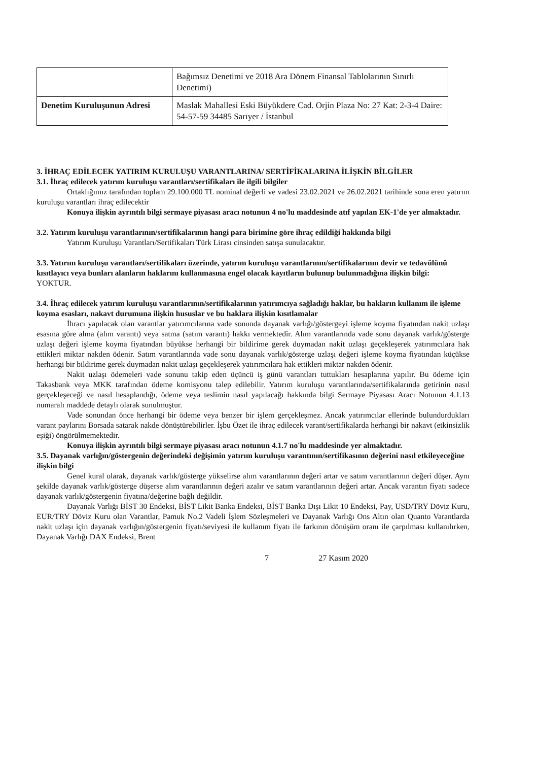| | Bağımsız Denetimi ve 2018 Ara Dönem Finansal Tablolarının Sınırlı Denetimi) |
| Denetim Kuruluşunun Adresi | Maslak Mahallesi Eski Büyükdere Cad. Orjin Plaza No: 27 Kat: 2-3-4 Daire: 54-57-59 34485 Sarıyer / İstanbul |
3. İHRAÇ EDİLECEK YATIRIM KURULUŞU VARANTLARINA/ SERTİFİKALARINA İLİŞKİN BİLGİLER
3.1. İhraç edilecek yatırım kuruluşu varantları/sertifikaları ile ilgili bilgiler
Ortaklığımız tarafından toplam 29.100.000 TL nominal değerli ve vadesi 23.02.2021 ve 26.02.2021 tarihinde sona eren yatırım kuruluşu varantları ihraç edilecektir
Konuya ilişkin ayrıntılı bilgi sermaye piyasası aracı notunun 4 no'lu maddesinde atıf yapılan EK-1'de yer almaktadır.
3.2. Yatırım kuruluşu varantlarının/sertifikalarının hangi para birimine göre ihraç edildiği hakkında bilgi
Yatırım Kuruluşu Varantları/Sertifikaları Türk Lirası cinsinden satışa sunulacaktır.
3.3. Yatırım kuruluşu varantları/sertifikaları üzerinde, yatırım kuruluşu varantlarının/sertifikalarının devir ve tedavülünü kısıtlayıcı veya bunları alanların haklarını kullanmasına engel olacak kayıtların bulunup bulunmadığına ilişkin bilgi:
YOKTUR.
3.4. İhraç edilecek yatırım kuruluşu varantlarının/sertifikalarının yatırımcıya sağladığı haklar, bu hakların kullanım ile işleme koyma esasları, nakavt durumuna ilişkin hususlar ve bu haklara ilişkin kısıtlamalar
İhracı yapılacak olan varantlar yatırımcılarına vade sonunda dayanak varlığı/göstergeyi işleme koyma fiyatından nakit uzlaşı esasına göre alma (alım varantı) veya satma (satım varantı) hakkı vermektedir. Alım varantlarında vade sonu dayanak varlık/gösterge uzlaşı değeri işleme koyma fiyatından büyükse herhangi bir bildirime gerek duymadan nakit uzlaşı geçekleşerek yatırımcılara hak ettikleri miktar nakden ödenir. Satım varantlarında vade sonu dayanak varlık/gösterge uzlaşı değeri işleme koyma fiyatından küçükse herhangi bir bildirime gerek duymadan nakit uzlaşı geçekleşerek yatırımcılara hak ettikleri miktar nakden ödenir.
Nakit uzlaşı ödemeleri vade sonunu takip eden üçüncü iş günü varantları tuttukları hesaplarına yapılır. Bu ödeme için Takasbank veya MKK tarafından ödeme komisyonu talep edilebilir. Yatırım kuruluşu varantlarında/sertifikalarında getirinin nasıl gerçekleşeceği ve nasıl hesaplandığı, ödeme veya teslimin nasıl yapılacağı hakkında bilgi Sermaye Piyasası Aracı Notunun 4.1.13 numaralı maddede detaylı olarak sunulmuştur.
Vade sonundan önce herhangi bir ödeme veya benzer bir işlem gerçekleşmez. Ancak yatırımcılar ellerinde bulundurdukları varant paylarını Borsada satarak nakde dönüştürebilirler. İşbu Özet ile ihraç edilecek varant/sertifikalarda herhangi bir nakavt (etkinsizlik eşiği) öngörülmemektedir.
Konuya ilişkin ayrıntılı bilgi sermaye piyasası aracı notunun 4.1.7 no'lu maddesinde yer almaktadır.
3.5. Dayanak varlığın/göstergenin değerindeki değişimin yatırım kuruluşu varantının/sertifikasının değerini nasıl etkileyeceğine ilişkin bilgi
Genel kural olarak, dayanak varlık/gösterge yükselirse alım varantlarının değeri artar ve satım varantlarının değeri düşer. Aynı şekilde dayanak varlık/gösterge düşerse alım varantlarının değeri azalır ve satım varantlarının değeri artar. Ancak varantın fiyatı sadece dayanak varlık/göstergenin fiyatına/değerine bağlı değildir.
Dayanak Varlığı BİST 30 Endeksi, BİST Likit Banka Endeksi, BİST Banka Dışı Likit 10 Endeksi, Pay, USD/TRY Döviz Kuru, EUR/TRY Döviz Kuru olan Varantlar, Pamuk No.2 Vadeli İşlem Sözleşmeleri ve Dayanak Varlığı Ons Altın olan Quanto Varantlarda nakit uzlaşı için dayanak varlığın/göstergenin fiyatı/seviyesi ile kullanım fiyatı ile farkının dönüşüm oranı ile çarpılması kullanılırken, Dayanak Varlığı DAX Endeksi, Brent
7 27 Kasım 2020